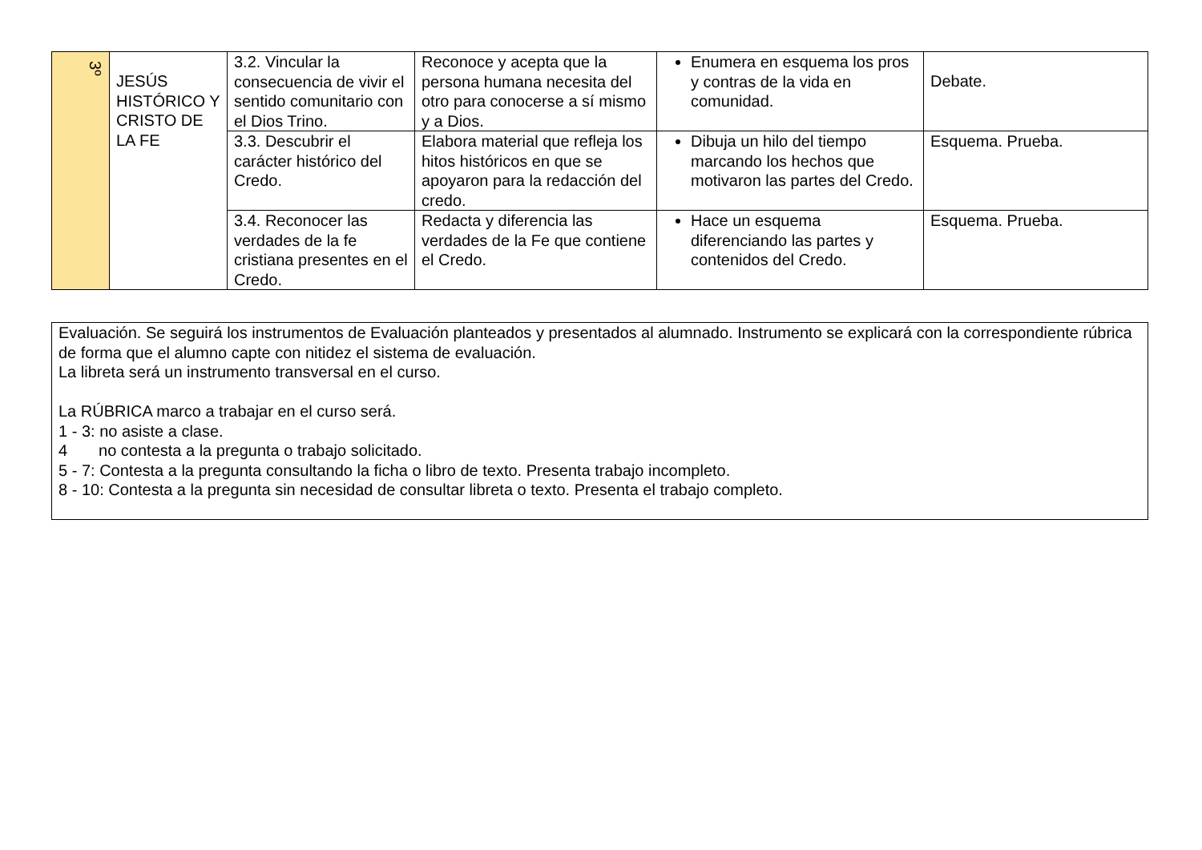| 3º | JESÚS HISTÓRICO Y CRISTO DE LA FE | 3.2. Vincular la consecuencia de vivir el sentido comunitario con el Dios Trino. | Reconoce y acepta que la persona humana necesita del otro para conocerse a sí mismo y a Dios. | Enumera en esquema los pros y contras de la vida en comunidad. | Debate. |
| | | 3.3. Descubrir el carácter histórico del Credo. | Elabora material que refleja los hitos históricos en que se apoyaron para la redacción del credo. | Dibuja un hilo del tiempo marcando los hechos que motivaron las partes del Credo. | Esquema. Prueba. |
| | | 3.4. Reconocer las verdades de la fe cristiana presentes en el Credo. | Redacta y diferencia las verdades de la Fe que contiene el Credo. | Hace un esquema diferenciando las partes y contenidos del Credo. | Esquema. Prueba. |
Evaluación. Se seguirá los instrumentos de Evaluación planteados y presentados al alumnado. Instrumento se explicará con la correspondiente rúbrica de forma que el alumno capte con nitidez el sistema de evaluación.
La libreta será un instrumento transversal en el curso.
La RÚBRICA marco a trabajar en el curso será.
1 - 3: no asiste a clase.
4 no contesta a la pregunta o trabajo solicitado.
5 - 7: Contesta a la pregunta consultando la ficha o libro de texto. Presenta trabajo incompleto.
8 - 10: Contesta a la pregunta sin necesidad de consultar libreta o texto. Presenta el trabajo completo.